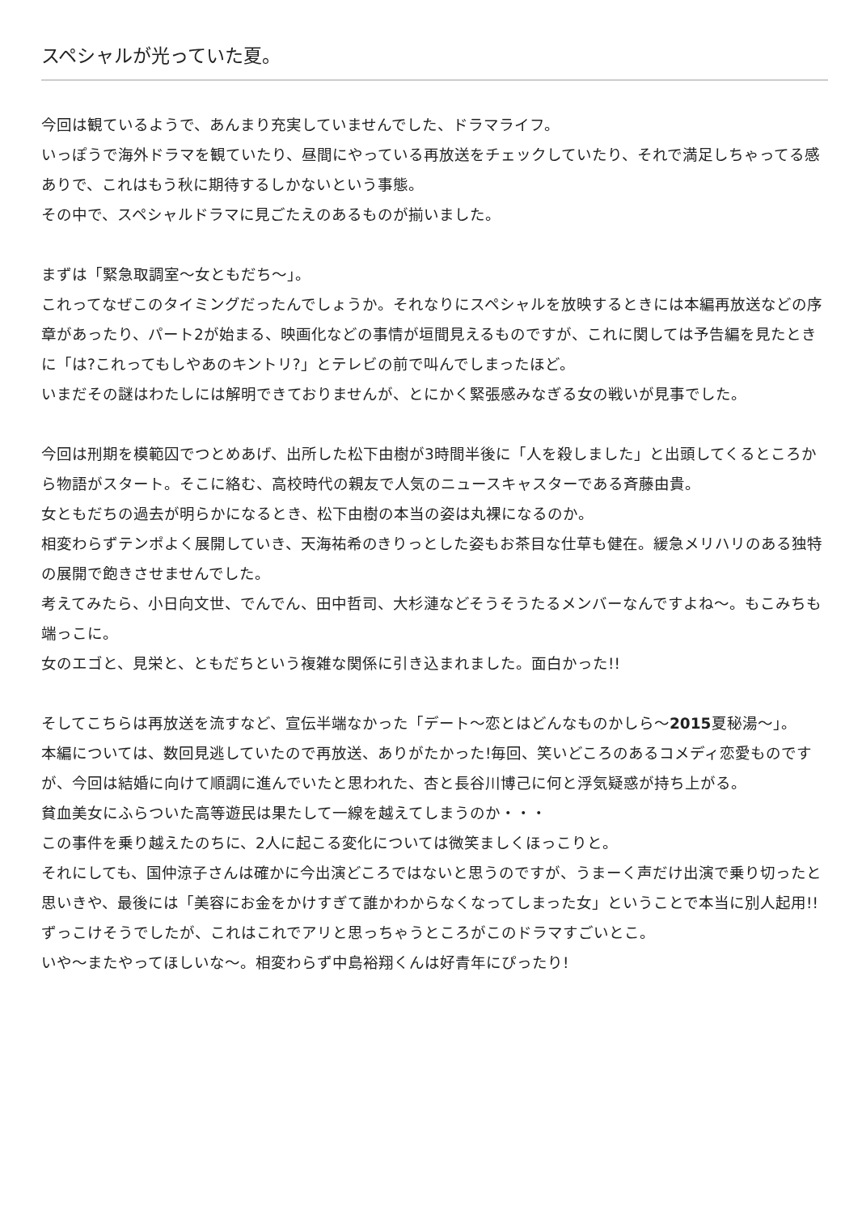スペシャルが光っていた夏。
今回は観ているようで、あんまり充実していませんでした、ドラマライフ。
いっぽうで海外ドラマを観ていたり、昼間にやっている再放送をチェックしていたり、それで満足しちゃってる感ありで、これはもう秋に期待するしかないという事態。
その中で、スペシャルドラマに見ごたえのあるものが揃いました。
まずは「緊急取調室～女ともだち～」。
これってなぜこのタイミングだったんでしょうか。それなりにスペシャルを放映するときには本編再放送などの序章があったり、パート2が始まる、映画化などの事情が垣間見えるものですが、これに関しては予告編を見たときに「は?これってもしやあのキントリ?」とテレビの前で叫んでしまったほど。
いまだその謎はわたしには解明できておりませんが、とにかく緊張感みなぎる女の戦いが見事でした。
今回は刑期を模範囚でつとめあげ、出所した松下由樹が3時間半後に「人を殺しました」と出頭してくるところから物語がスタート。そこに絡む、高校時代の親友で人気のニュースキャスターである斉藤由貴。
女ともだちの過去が明らかになるとき、松下由樹の本当の姿は丸裸になるのか。
相変わらずテンポよく展開していき、天海祐希のきりっとした姿もお茶目な仕草も健在。緩急メリハリのある独特の展開で飽きさせませんでした。
考えてみたら、小日向文世、でんでん、田中哲司、大杉漣などそうそうたるメンバーなんですよね～。もこみちも端っこに。
女のエゴと、見栄と、ともだちという複雑な関係に引き込まれました。面白かった!!
そしてこちらは再放送を流すなど、宣伝半端なかった「デート～恋とはどんなものかしら～2015夏秘湯～」。
本編については、数回見逃していたので再放送、ありがたかった!毎回、笑いどころのあるコメディ恋愛ものですが、今回は結婚に向けて順調に進んでいたと思われた、杏と長谷川博己に何と浮気疑惑が持ち上がる。
貧血美女にふらついた高等遊民は果たして一線を越えてしまうのか・・・
この事件を乗り越えたのちに、2人に起こる変化については微笑ましくほっこりと。
それにしても、国仲涼子さんは確かに今出演どころではないと思うのですが、うまーく声だけ出演で乗り切ったと思いきや、最後には「美容にお金をかけすぎて誰かわからなくなってしまった女」ということで本当に別人起用!!ずっこけそうでしたが、これはこれでアリと思っちゃうところがこのドラマすごいとこ。
いや～またやってほしいな～。相変わらず中島裕翔くんは好青年にぴったり!